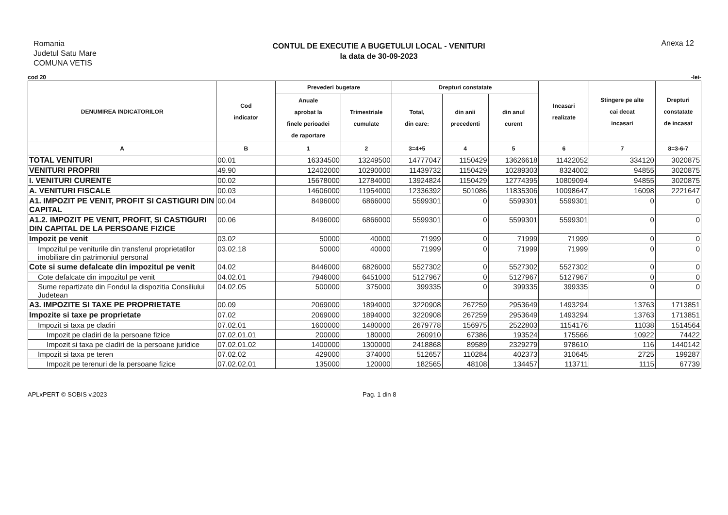Romania
Judetul Satu Mare
COMUNA VETIS
CONTUL DE EXECUTIE A BUGETULUI LOCAL - VENITURI
la data de 30-09-2023
Anexa 12
cod 20 -lei-
| DENUMIREA INDICATORILOR | Cod indicator | Prevederi bugetare | | Drepturi constatate | | | Incasari realizate | Stingere pe alte cai decat incasari | Drepturi constatate de incasat |
| --- | --- | --- | --- | --- | --- | --- | --- | --- | --- |
| | | Anuale aprobat la finele perioadei de raportare | Trimestriale cumulate | Total, din care: | din anii precedenti | din anul curent | | | |
| A | B | 1 | 2 | 3=4+5 | 4 | 5 | 6 | 7 | 8=3-6-7 |
| TOTAL VENITURI | 00.01 | 16334500 | 13249500 | 14777047 | 1150429 | 13626618 | 11422052 | 334120 | 3020875 |
| VENITURI PROPRII | 49.90 | 12402000 | 10290000 | 11439732 | 1150429 | 10289303 | 8324002 | 94855 | 3020875 |
| I. VENITURI CURENTE | 00.02 | 15678000 | 12784000 | 13924824 | 1150429 | 12774395 | 10809094 | 94855 | 3020875 |
| A. VENITURI FISCALE | 00.03 | 14606000 | 11954000 | 12336392 | 501086 | 11835306 | 10098647 | 16098 | 2221647 |
| A1. IMPOZIT PE VENIT, PROFIT SI CASTIGURI DIN CAPITAL | 00.04 | 8496000 | 6866000 | 5599301 | 0 | 5599301 | 5599301 | 0 | 0 |
| A1.2. IMPOZIT PE VENIT, PROFIT, SI CASTIGURI DIN CAPITAL DE LA PERSOANE FIZICE | 00.06 | 8496000 | 6866000 | 5599301 | 0 | 5599301 | 5599301 | 0 | 0 |
| Impozit pe venit | 03.02 | 50000 | 40000 | 71999 | 0 | 71999 | 71999 | 0 | 0 |
| Impozitul pe veniturile din transferul proprietatilor imobiliare din patrimoniul personal | 03.02.18 | 50000 | 40000 | 71999 | 0 | 71999 | 71999 | 0 | 0 |
| Cote si sume defalcate din impozitul pe venit | 04.02 | 8446000 | 6826000 | 5527302 | 0 | 5527302 | 5527302 | 0 | 0 |
| Cote defalcate din impozitul pe venit | 04.02.01 | 7946000 | 6451000 | 5127967 | 0 | 5127967 | 5127967 | 0 | 0 |
| Sume repartizate din Fondul la dispozitia Consiliului Judetean | 04.02.05 | 500000 | 375000 | 399335 | 0 | 399335 | 399335 | 0 | 0 |
| A3. IMPOZITE SI TAXE PE PROPRIETATE | 00.09 | 2069000 | 1894000 | 3220908 | 267259 | 2953649 | 1493294 | 13763 | 1713851 |
| Impozite si taxe pe proprietate | 07.02 | 2069000 | 1894000 | 3220908 | 267259 | 2953649 | 1493294 | 13763 | 1713851 |
| Impozit si taxa pe cladiri | 07.02.01 | 1600000 | 1480000 | 2679778 | 156975 | 2522803 | 1154176 | 11038 | 1514564 |
| Impozit pe cladiri de la persoane fizice | 07.02.01.01 | 200000 | 180000 | 260910 | 67386 | 193524 | 175566 | 10922 | 74422 |
| Impozit si taxa pe cladiri de la persoane juridice | 07.02.01.02 | 1400000 | 1300000 | 2418868 | 89589 | 2329279 | 978610 | 116 | 1440142 |
| Impozit si taxa pe teren | 07.02.02 | 429000 | 374000 | 512657 | 110284 | 402373 | 310645 | 2725 | 199287 |
| Impozit pe terenuri de la persoane fizice | 07.02.02.01 | 135000 | 120000 | 182565 | 48108 | 134457 | 113711 | 1115 | 67739 |
APLxPERT © SOBIS v.2023 Pag. 1 din 8